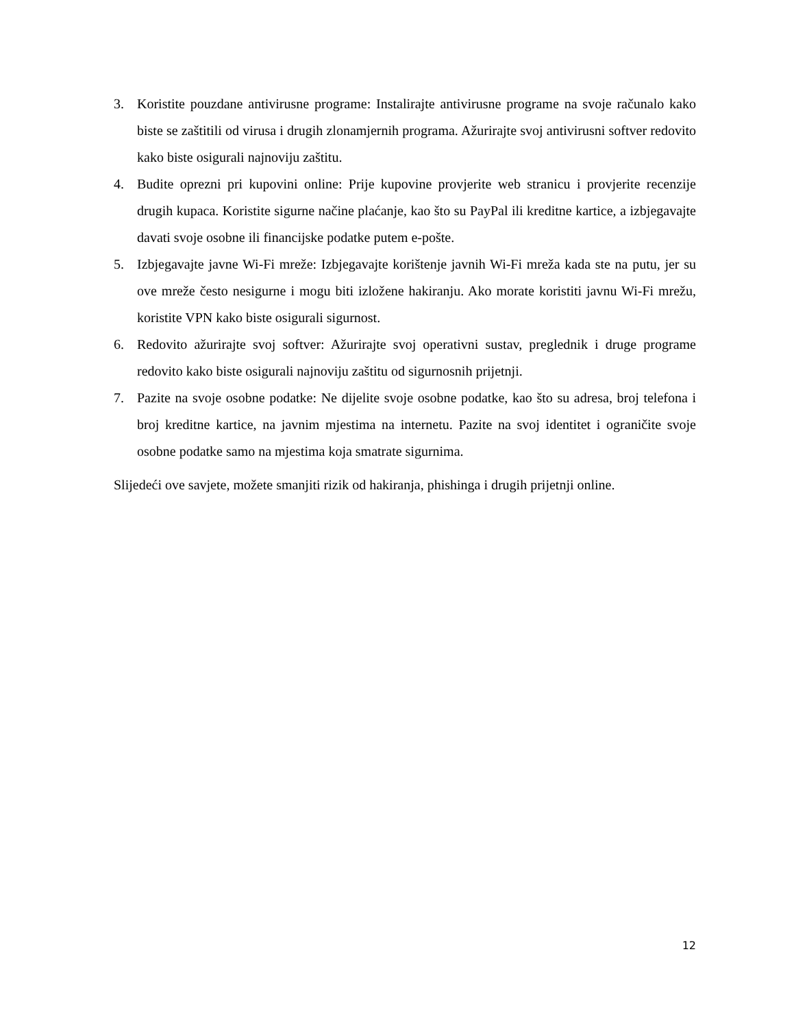3. Koristite pouzdane antivirusne programe: Instalirajte antivirusne programe na svoje računalo kako biste se zaštitili od virusa i drugih zlonamjernih programa. Ažurirajte svoj antivirusni softver redovito kako biste osigurali najnoviju zaštitu.
4. Budite oprezni pri kupovini online: Prije kupovine provjerite web stranicu i provjerite recenzije drugih kupaca. Koristite sigurne načine plaćanje, kao što su PayPal ili kreditne kartice, a izbjegavajte davati svoje osobne ili financijske podatke putem e-pošte.
5. Izbjegavajte javne Wi-Fi mreže: Izbjegavajte korištenje javnih Wi-Fi mreža kada ste na putu, jer su ove mreže često nesigurne i mogu biti izložene hakiranju. Ako morate koristiti javnu Wi-Fi mrežu, koristite VPN kako biste osigurali sigurnost.
6. Redovito ažurirajte svoj softver: Ažurirajte svoj operativni sustav, preglednik i druge programe redovito kako biste osigurali najnoviju zaštitu od sigurnosnih prijetnji.
7. Pazite na svoje osobne podatke: Ne dijelite svoje osobne podatke, kao što su adresa, broj telefona i broj kreditne kartice, na javnim mjestima na internetu. Pazite na svoj identitet i ograničite svoje osobne podatke samo na mjestima koja smatrate sigurnima.
Slijedeći ove savjete, možete smanjiti rizik od hakiranja, phishinga i drugih prijetnji online.
12